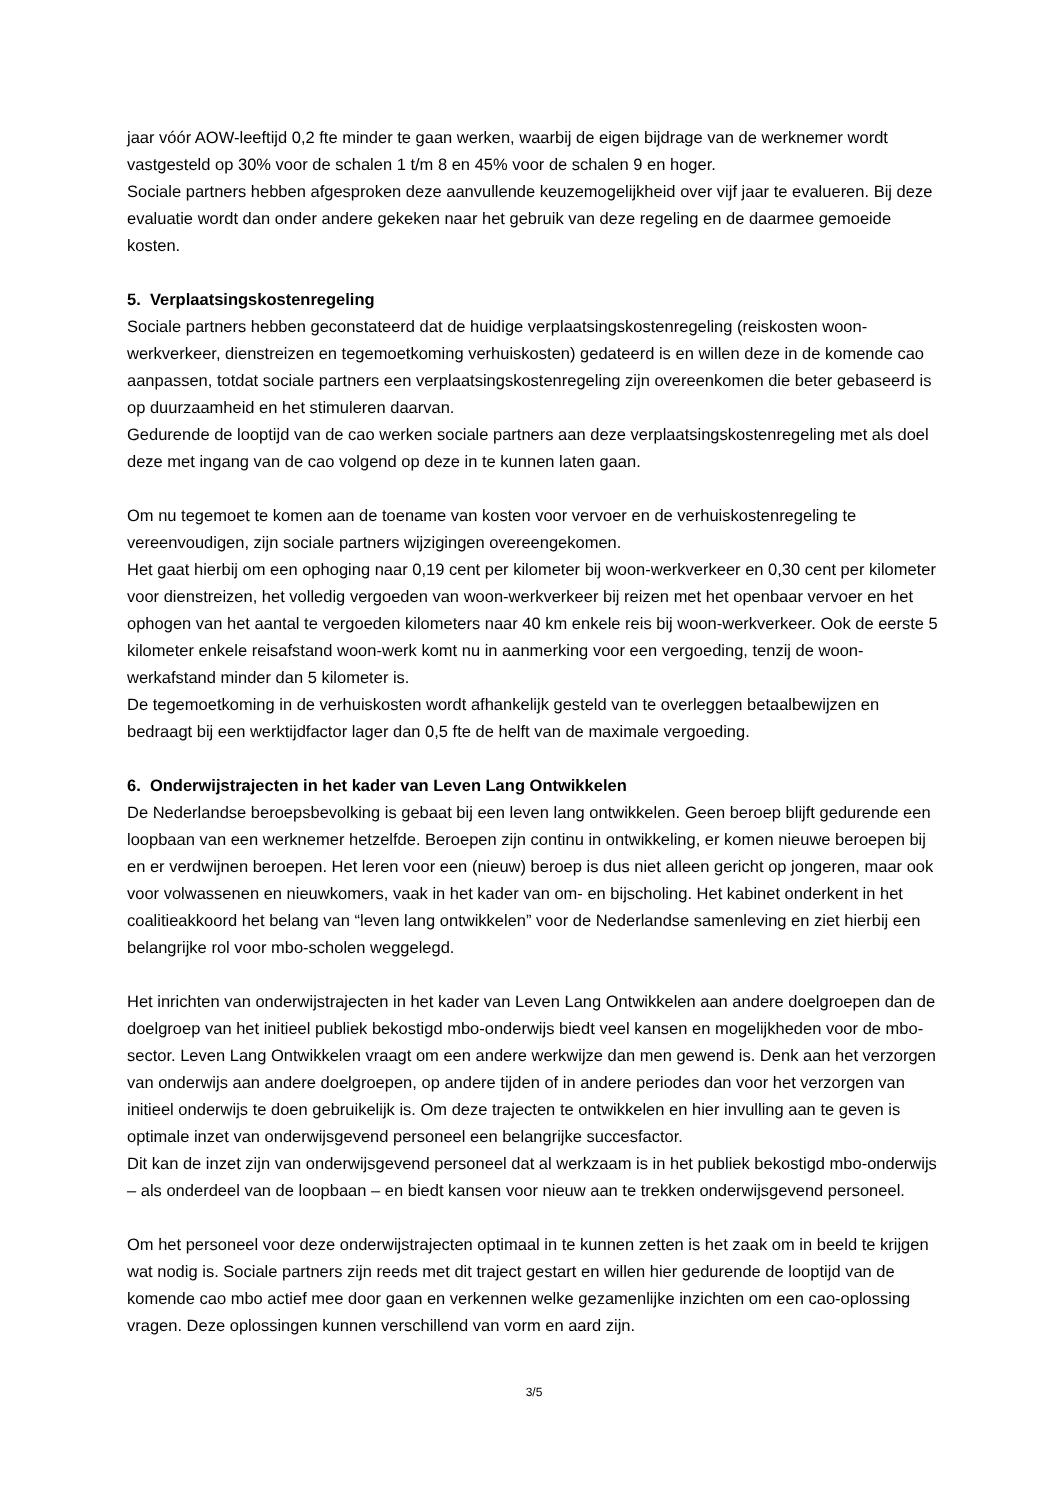jaar vóór AOW-leeftijd 0,2 fte minder te gaan werken, waarbij de eigen bijdrage van de werknemer wordt vastgesteld op 30% voor de schalen 1 t/m 8 en 45% voor de schalen 9 en hoger.
Sociale partners hebben afgesproken deze aanvullende keuzemogelijkheid over vijf jaar te evalueren. Bij deze evaluatie wordt dan onder andere gekeken naar het gebruik van deze regeling en de daarmee gemoeide kosten.
5. Verplaatsingskostenregeling
Sociale partners hebben geconstateerd dat de huidige verplaatsingskostenregeling (reiskosten woon-werkverkeer, dienstreizen en tegemoetkoming verhuiskosten) gedateerd is en willen deze in de komende cao aanpassen, totdat sociale partners een verplaatsingskostenregeling zijn overeenkomen die beter gebaseerd is op duurzaamheid en het stimuleren daarvan.
Gedurende de looptijd van de cao werken sociale partners aan deze verplaatsingskostenregeling met als doel deze met ingang van de cao volgend op deze in te kunnen laten gaan.
Om nu tegemoet te komen aan de toename van kosten voor vervoer en de verhuiskostenregeling te vereenvoudigen, zijn sociale partners wijzigingen overeengekomen.
Het gaat hierbij om een ophoging naar 0,19 cent per kilometer bij woon-werkverkeer en 0,30 cent per kilometer voor dienstreizen, het volledig vergoeden van woon-werkverkeer bij reizen met het openbaar vervoer en het ophogen van het aantal te vergoeden kilometers naar 40 km enkele reis bij woon-werkverkeer. Ook de eerste 5 kilometer enkele reisafstand woon-werk komt nu in aanmerking voor een vergoeding, tenzij de woon-werkafstand minder dan 5 kilometer is.
De tegemoetkoming in de verhuiskosten wordt afhankelijk gesteld van te overleggen betaalbewijzen en bedraagt bij een werktijdfactor lager dan 0,5 fte de helft van de maximale vergoeding.
6. Onderwijstrajecten in het kader van Leven Lang Ontwikkelen
De Nederlandse beroepsbevolking is gebaat bij een leven lang ontwikkelen. Geen beroep blijft gedurende een loopbaan van een werknemer hetzelfde. Beroepen zijn continu in ontwikkeling, er komen nieuwe beroepen bij en er verdwijnen beroepen. Het leren voor een (nieuw) beroep is dus niet alleen gericht op jongeren, maar ook voor volwassenen en nieuwkomers, vaak in het kader van om- en bijscholing. Het kabinet onderkent in het coalitieakkoord het belang van “leven lang ontwikkelen” voor de Nederlandse samenleving en ziet hierbij een belangrijke rol voor mbo-scholen weggelegd.
Het inrichten van onderwijstrajecten in het kader van Leven Lang Ontwikkelen aan andere doelgroepen dan de doelgroep van het initieel publiek bekostigd mbo-onderwijs biedt veel kansen en mogelijkheden voor de mbo-sector. Leven Lang Ontwikkelen vraagt om een andere werkwijze dan men gewend is. Denk aan het verzorgen van onderwijs aan andere doelgroepen, op andere tijden of in andere periodes dan voor het verzorgen van initieel onderwijs te doen gebruikelijk is. Om deze trajecten te ontwikkelen en hier invulling aan te geven is optimale inzet van onderwijsgevend personeel een belangrijke succesfactor.
Dit kan de inzet zijn van onderwijsgevend personeel dat al werkzaam is in het publiek bekostigd mbo-onderwijs – als onderdeel van de loopbaan – en biedt kansen voor nieuw aan te trekken onderwijsgevend personeel.
Om het personeel voor deze onderwijstrajecten optimaal in te kunnen zetten is het zaak om in beeld te krijgen wat nodig is. Sociale partners zijn reeds met dit traject gestart en willen hier gedurende de looptijd van de komende cao mbo actief mee door gaan en verkennen welke gezamenlijke inzichten om een cao-oplossing vragen. Deze oplossingen kunnen verschillend van vorm en aard zijn.
3/5